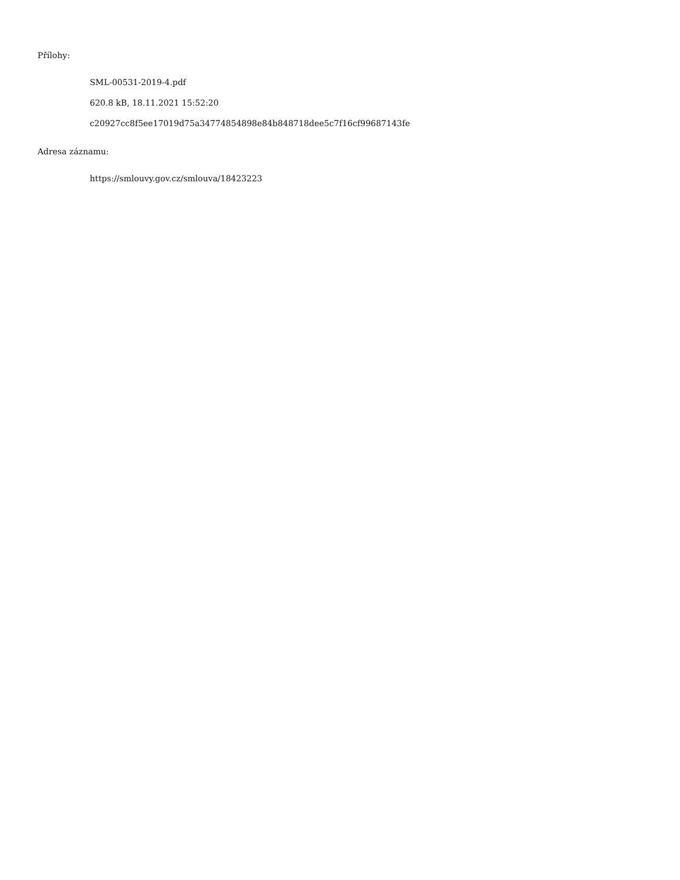Přílohy:
SML-00531-2019-4.pdf
620.8 kB, 18.11.2021 15:52:20
c20927cc8f5ee17019d75a34774854898e84b848718dee5c7f16cf99687143fe
Adresa záznamu:
https://smlouvy.gov.cz/smlouva/18423223